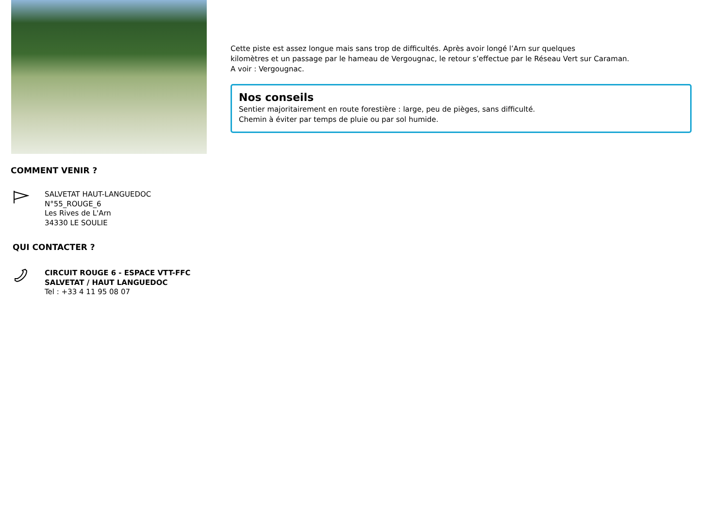COMMENT VENIR ?
SALVETAT HAUT-LANGUEDOC
N°55_ROUGE_6
Les Rives de L'Arn
34330 LE SOULIE
QUI CONTACTER ?
CIRCUIT ROUGE 6 - ESPACE VTT-FFC
SALVETAT / HAUT LANGUEDOC
Tel : +33 4 11 95 08 07
Cette piste est assez longue mais sans trop de difficultés. Après avoir longé l’Arn sur quelques
kilomètres et un passage par le hameau de Vergougnac, le retour s’effectue par le Réseau Vert sur Caraman.
A voir : Vergougnac.
Nos conseils
Sentier majoritairement en route forestière : large, peu de pièges, sans difficulté.
Chemin à éviter par temps de pluie ou par sol humide.